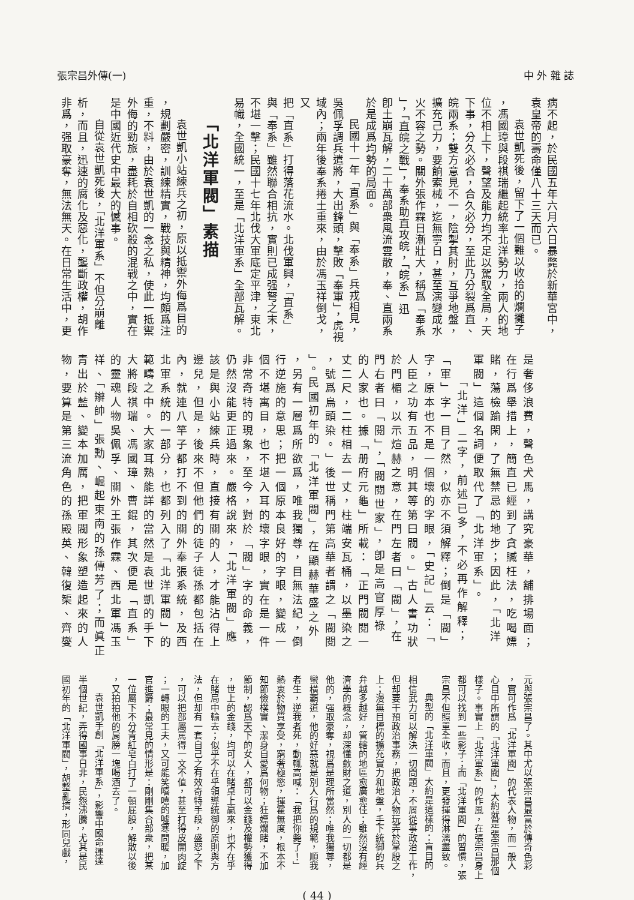張宗昌外傳(一) 中 外 雜 誌
病不起，於民國五年六月六日暴斃於新華宮中，
袁皇帝的壽命僅八十三天而已。
袁世凱死後，留下了一個難以收拾的爛攤子
，馮國璋與段祺瑞繼起統率北洋勢力，兩人的地
位不相上下，聲望及能力均不足以駕馭全局，天
下事，分久必合，合久必分，至此乃分裂爲直、
皖兩系；雙方意見不一，陰掣其肘，互爭地盤，
擴充己力，要餉索械，迄無寧日，甚至演變成水
火不容之勢。關外張作霖日漸壯大，稱爲「奉系
」，「直皖之戰」，奉系助直攻皖，「皖系」迅
卽土崩瓦解，二十萬部衆風流雲散，奉、直兩系
於是成爲均勢的局面。
民國十一年「直系」與「奉系」兵戎相見，
吳佩孚調兵遣將，大出鋒頭，擊敗「奉軍」，虎視
域內；兩年後奉系捲土重來，由於馮玉祥倒戈，又
把「直系」打得落花流水。北伐軍興，「直系」
與「奉系」雖然聯合相抗，實則已成强弩之末，
不堪一擊；民國十七年北伐大軍底定平津，東北
易幟，全國統一，至是「北洋軍系」全部瓦解。
「北洋軍閥」素描
袁世凱小站練兵之初，原以抵禦外侮爲目的
，規劃嚴密，訓練精實，戰技與精神，均頗爲注
重，不料，由於袁世凱的一念之私，使此一抵禦
外侮的勁旅，盡耗於自相砍殺的混戰之中，實在
是中國近代史中最大的憾事。
自從袁世凱死後，「北洋軍系」不但分崩離
析，而且，迅速的腐化及惡化，壟斷政權，胡作
非爲，强取豪奪，無法無天。在日常生活中，更
是奢侈浪費，聲色犬馬，講究豪華，舖排場面；
在行爲舉措上，簡直已經到了貪贓枉法，吃喝嫖
賭，蕩檢踰閑，了無禁忌的地步；因此，「北洋
軍閥」這個名詞便取代了「北洋軍系」。
「北洋」二字，前述已多，不必再作解釋；
「軍」字一目了然，似亦不須解釋；倒是「閥」
字，原本也不是一個壞的字眼，「史記」云：「
人臣之功有五品，明其等第曰閥。」古人書功狀
於門楣，以示煊赫之意，在門左者曰「閥」，在
門右者曰「閱」，「閥閱世家」，卽是高官厚祿
的人家也。據「册府元龜」所載：「正門閥閱一
丈二尺，二柱相去一丈，柱端安瓦桶，以墨染之
，號爲烏頭染。」後世稱門第高華者謂之「閥閱
」。民國初年的「北洋軍閥」，在顯赫華盛之外
，另有一層爲所欲爲，唯我獨尊，目無法紀，倒
行逆施的意思；把一個原本良好的字眼，變成一
個不堪寓目，也不堪入耳的壞字眼，實在是一件
非常奇特的現象，至今，對於「閥」字的命義，
仍然沒能更正過來。嚴格說來，「北洋軍閥」應
該是與小站練兵時，直接有關的人，才能沾得上
邊兒，但是，後來不但他們的徒子徒孫都包括在
內，就連八竿子都打不到的關外奉張系統，及西
北軍系統的一部分，也都列入了「北洋軍閥」的
範疇之中。大家耳熟能詳的當然是袁世凱的手下
大將段祺瑞、馮國璋、曹錕，其次便是「直系」
的靈魂人物吳佩孚、關外王張作霖、西北軍馮玉
祥、「辮帥」張勳、崛起東南的孫傳芳了；而眞正
青出於藍、變本加厲，把軍閥形象塑造起來的人
物，要算是第三流角色的孫殿英、韓復榘、齊燮
元與張宗昌了。其中尤以張宗昌最富於傳奇色彩
，實可作爲「北洋軍閥」的代表人物，而一般人
心目中所謂的「北洋軍閥」，大約就是張宗昌那個
樣子。事實上「北洋軍系」的作風，在張宗昌身上
都可以找到一些影子；而「北洋軍閥」的習慣，張
宗昌不但照單全收，而且，更發揮得淋漓盡致。
典型的「北洋軍閥」大約是這樣的：盲目的
相信武力可以解決一切問題，不屑從事政治工作，
但却要干預政治事務，把政治人物玩弄於掌股之
上；漫無目標的擴充實力和地盤，手下統御的兵
弁越多越好，管轄的地區愈廣愈佳；雖然沒有經
濟學的概念，却深懂斂財之道，別人的一切都是
他的，强取豪奪，視爲是理所當然；唯我獨尊，
蠻橫覇道，他的好惡就是別人行爲的規範，順我
者生，逆我者死，動輒高喊：「我把你斃了！」
熱衷於物質享受，窮奢極慾，揮霍無度，根本不
知節儉樸實、潔身自愛爲何物；狂嫖爛賭，不加
節制，認爲天下的女人，都可以金錢及權勢獲得
，世上的金錢，均可以在賭桌上贏來，也不在乎
在賭局中輸去；似乎不在乎領導統御的原則與方
法，但却有一套自己之有效奇特手段，盛怒之下
，可以把部屬罵得一文不值，甚至打得皮開肉綻
；一轉眼的工夫，又可能笑嘻嘻的噓寒問暖，加
官進爵；最常見的情形是：剛剛集合部衆，把某
一位屬下不分青紅皂白打了一頓屁股，解散以後
，又拍拍他的肩膀一塊喝酒去了。
袁世凱手創「北洋軍系」，影響中國命運達
半個世紀，弄得國事日非，民怨沸騰，尤其是民
國初年的「北洋軍閥」，胡整亂搞，形同兒戲，
( 44 )